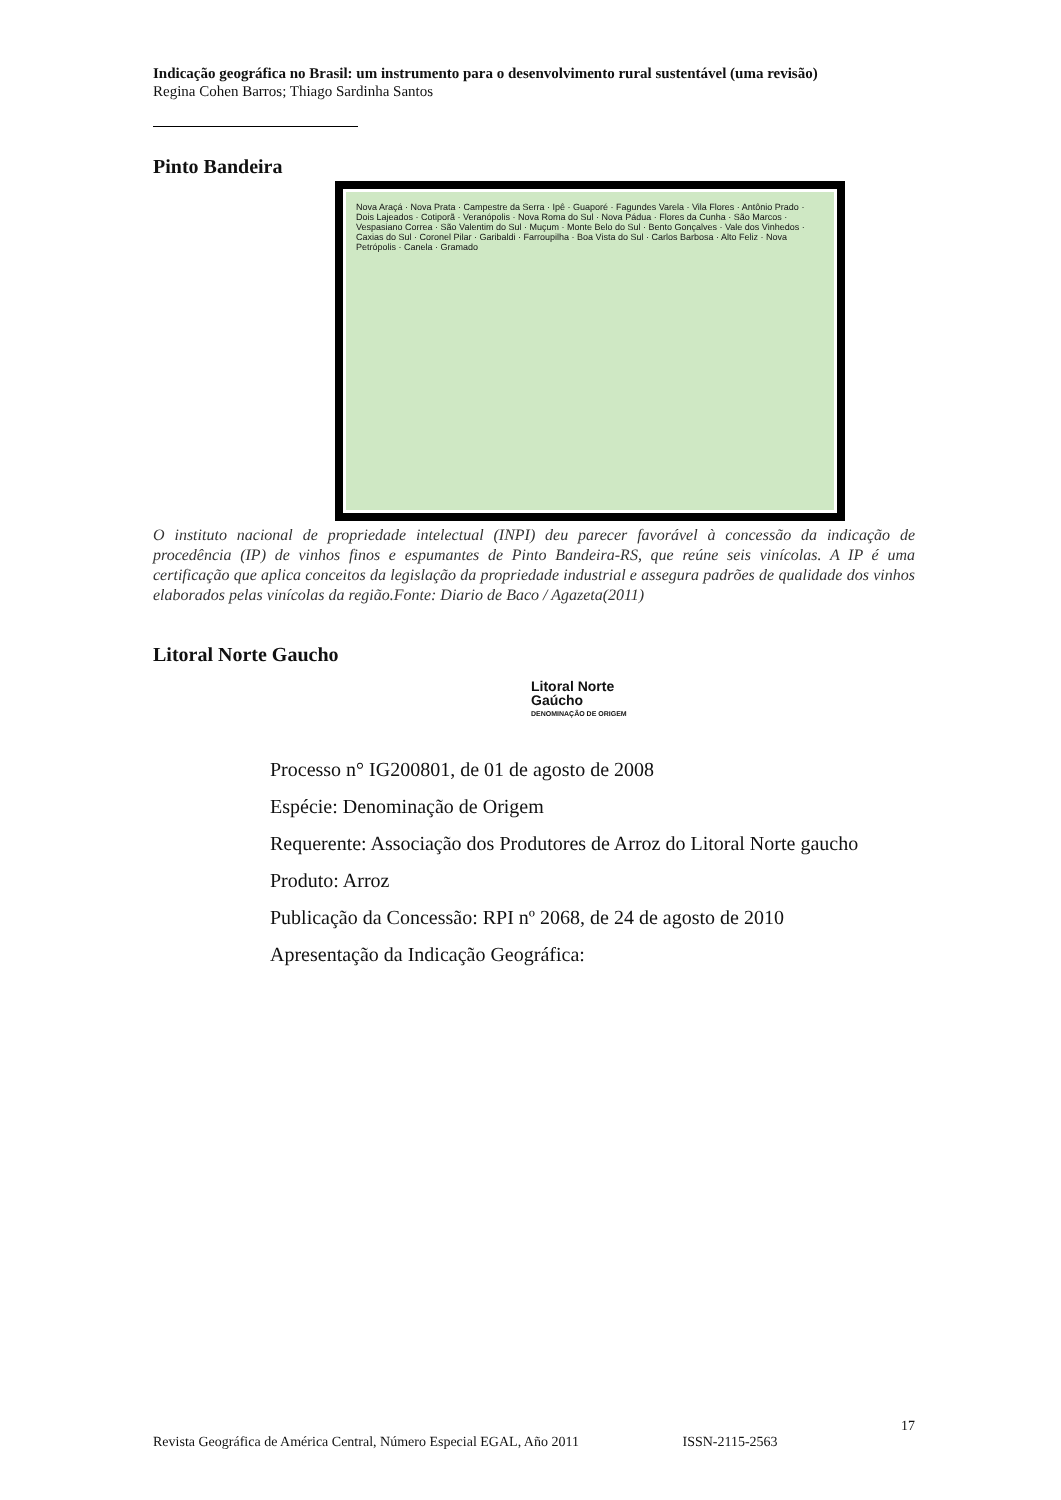Indicação geográfica no Brasil: um instrumento para o desenvolvimento rural sustentável (uma revisão)
Regina Cohen Barros; Thiago Sardinha Santos
Pinto Bandeira
Nova Araçá · Nova Prata · Campestre da Serra · Ipê · Guaporé · Fagundes Varela · Vila Flores · Antônio Prado · Dois Lajeados · Cotiporã · Veranópolis · Nova Roma do Sul · Nova Pádua · Flores da Cunha · São Marcos · Vespasiano Correa · São Valentim do Sul · Muçum · Monte Belo do Sul · Bento Gonçalves · Vale dos Vinhedos · Caxias do Sul · Coronel Pilar · Garibaldi · Farroupilha · Boa Vista do Sul · Carlos Barbosa · Alto Feliz · Nova Petrópolis · Canela · Gramado
O instituto nacional de propriedade intelectual (INPI) deu parecer favorável à concessão da indicação de procedência (IP) de vinhos finos e espumantes de Pinto Bandeira-RS, que reúne seis vinícolas. A IP é uma certificação que aplica conceitos da legislação da propriedade industrial e assegura padrões de qualidade dos vinhos elaborados pelas vinícolas da região.Fonte: Diario de Baco / Agazeta(2011)
Litoral Norte Gaucho
Litoral Norte
Gaúcho
DENOMINAÇÃO DE ORIGEM
Processo n° IG200801, de 01 de agosto de 2008
Espécie: Denominação de Origem
Requerente: Associação dos Produtores de Arroz do Litoral Norte gaucho
Produto: Arroz
Publicação da Concessão: RPI nº 2068, de 24 de agosto de 2010
Apresentação da Indicação Geográfica:
17
Revista Geográfica de América Central, Número Especial EGAL, Año 2011 ISSN-2115-2563